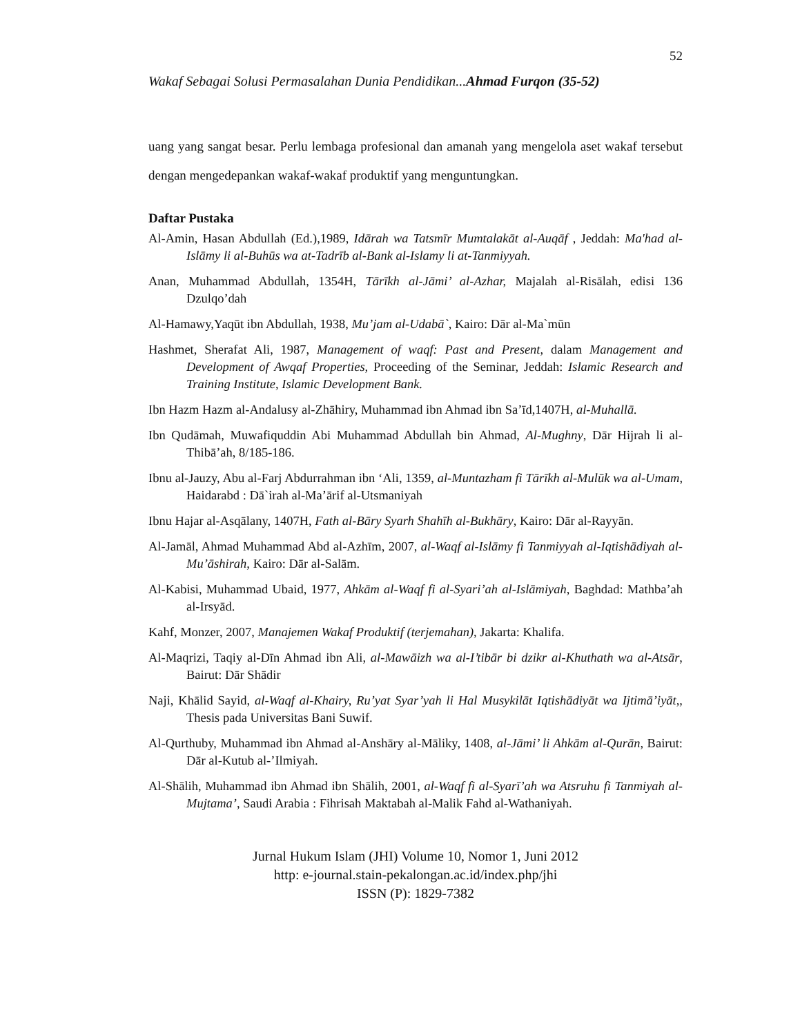52
Wakaf Sebagai Solusi Permasalahan Dunia Pendidikan...Ahmad Furqon (35-52)
uang yang sangat besar. Perlu lembaga profesional dan amanah yang mengelola aset wakaf tersebut dengan mengedepankan wakaf-wakaf produktif yang menguntungkan.
Daftar Pustaka
Al-Amin, Hasan Abdullah (Ed.),1989, Idārah wa Tatsmīr Mumtalakāt al-Auqāf , Jeddah: Ma'had al-Islāmy li al-Buhūs wa at-Tadrīb al-Bank al-Islamy li at-Tanmiyyah.
Anan, Muhammad Abdullah, 1354H, Tārīkh al-Jāmi’ al-Azhar, Majalah al-Risālah, edisi 136 Dzulqo’dah
Al-Hamawy,Yaqūt ibn Abdullah, 1938, Mu’jam al-Udabā`, Kairo: Dār al-Ma`mūn
Hashmet, Sherafat Ali, 1987, Management of waqf: Past and Present, dalam Management and Development of Awqaf Properties, Proceeding of the Seminar, Jeddah: Islamic Research and Training Institute, Islamic Development Bank.
Ibn Hazm Hazm al-Andalusy al-Zhāhiry, Muhammad ibn Ahmad ibn Sa’īd,1407H, al-Muhallā.
Ibn Qudāmah, Muwafiquddin Abi Muhammad Abdullah bin Ahmad, Al-Mughny, Dār Hijrah li al-Thibā’ah, 8/185-186.
Ibnu al-Jauzy, Abu al-Farj Abdurrahman ibn ‘Ali, 1359, al-Muntazham fi Tārīkh al-Mulūk wa al-Umam, Haidarabd : Dā`irah al-Ma’ārif al-Utsmaniyah
Ibnu Hajar al-Asqālany, 1407H, Fath al-Bāry Syarh Shahīh al-Bukhāry, Kairo: Dār al-Rayyān.
Al-Jamāl, Ahmad Muhammad Abd al-Azhīm, 2007, al-Waqf al-Islāmy fi Tanmiyyah al-Iqtishādiyah al-Mu’āshirah, Kairo: Dār al-Salām.
Al-Kabisi, Muhammad Ubaid, 1977, Ahkām al-Waqf fi al-Syari’ah al-Islāmiyah, Baghdad: Mathba’ah al-Irsyād.
Kahf, Monzer, 2007, Manajemen Wakaf Produktif (terjemahan), Jakarta: Khalifa.
Al-Maqrizi, Taqiy al-Dīn Ahmad ibn Ali, al-Mawāizh wa al-I’tibār bi dzikr al-Khuthath wa al-Atsār, Bairut: Dār Shādir
Naji, Khālid Sayid, al-Waqf al-Khairy, Ru’yat Syar’yah li Hal Musykilāt Iqtishādiyāt wa Ijtimā’iyāt,, Thesis pada Universitas Bani Suwif.
Al-Qurthuby, Muhammad ibn Ahmad al-Anshāry al-Māliky, 1408, al-Jāmi’ li Ahkām al-Qurān, Bairut: Dār al-Kutub al-’Ilmiyah.
Al-Shālih, Muhammad ibn Ahmad ibn Shālih, 2001, al-Waqf fi al-Syarī’ah wa Atsruhu fi Tanmiyah al-Mujtama’, Saudi Arabia : Fihrisah Maktabah al-Malik Fahd al-Wathaniyah.
Jurnal Hukum Islam (JHI) Volume 10, Nomor 1, Juni 2012
http: e-journal.stain-pekalongan.ac.id/index.php/jhi
ISSN (P): 1829-7382